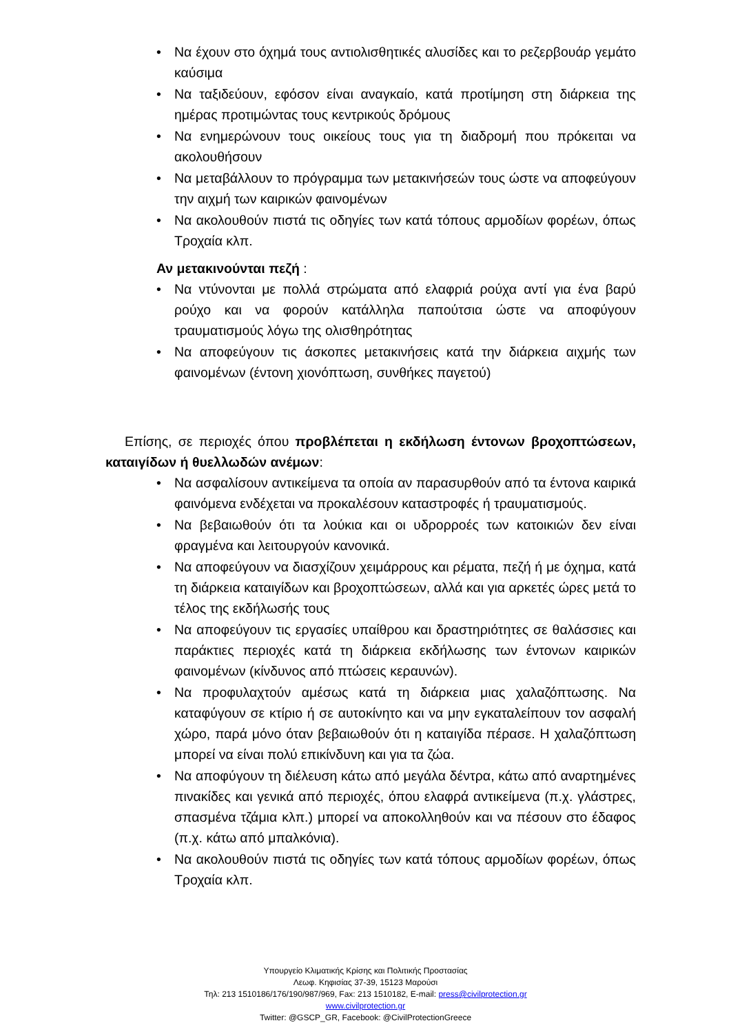• Να έχουν στο όχημά τους αντιολισθητικές αλυσίδες και το ρεζερβουάρ γεμάτο καύσιμα
• Να ταξιδεύουν, εφόσον είναι αναγκαίο, κατά προτίμηση στη διάρκεια της ημέρας προτιμώντας τους κεντρικούς δρόμους
• Να ενημερώνουν τους οικείους τους για τη διαδρομή που πρόκειται να ακολουθήσουν
• Να μεταβάλλουν το πρόγραμμα των μετακινήσεών τους ώστε να αποφεύγουν την αιχμή των καιρικών φαινομένων
• Να ακολουθούν πιστά τις οδηγίες των κατά τόπους αρμοδίων φορέων, όπως Τροχαία κλπ.
Αν μετακινούνται πεζή :
• Να ντύνονται με πολλά στρώματα από ελαφριά ρούχα αντί για ένα βαρύ ρούχο και να φορούν κατάλληλα παπούτσια ώστε να αποφύγουν τραυματισμούς λόγω της ολισθηρότητας
• Να αποφεύγουν τις άσκοπες μετακινήσεις κατά την διάρκεια αιχμής των φαινομένων (έντονη χιονόπτωση, συνθήκες παγετού)
Επίσης, σε περιοχές όπου προβλέπεται η εκδήλωση έντονων βροχοπτώσεων, καταιγίδων ή θυελλωδών ανέμων:
• Να ασφαλίσουν αντικείμενα τα οποία αν παρασυρθούν από τα έντονα καιρικά φαινόμενα ενδέχεται να προκαλέσουν καταστροφές ή τραυματισμούς.
• Να βεβαιωθούν ότι τα λούκια και οι υδρορροές των κατοικιών δεν είναι φραγμένα και λειτουργούν κανονικά.
• Να αποφεύγουν να διασχίζουν χειμάρρους και ρέματα, πεζή ή με όχημα, κατά τη διάρκεια καταιγίδων και βροχοπτώσεων, αλλά και για αρκετές ώρες μετά το τέλος της εκδήλωσής τους
• Να αποφεύγουν τις εργασίες υπαίθρου και δραστηριότητες σε θαλάσσιες και παράκτιες περιοχές κατά τη διάρκεια εκδήλωσης των έντονων καιρικών φαινομένων (κίνδυνος από πτώσεις κεραυνών).
• Να προφυλαχτούν αμέσως κατά τη διάρκεια μιας χαλαζόπτωσης. Να καταφύγουν σε κτίριο ή σε αυτοκίνητο και να μην εγκαταλείπουν τον ασφαλή χώρο, παρά μόνο όταν βεβαιωθούν ότι η καταιγίδα πέρασε. Η χαλαζόπτωση μπορεί να είναι πολύ επικίνδυνη και για τα ζώα.
• Να αποφύγουν τη διέλευση κάτω από μεγάλα δέντρα, κάτω από αναρτημένες πινακίδες και γενικά από περιοχές, όπου ελαφρά αντικείμενα (π.χ. γλάστρες, σπασμένα τζάμια κλπ.) μπορεί να αποκολληθούν και να πέσουν στο έδαφος (π.χ. κάτω από μπαλκόνια).
• Να ακολουθούν πιστά τις οδηγίες των κατά τόπους αρμοδίων φορέων, όπως Τροχαία κλπ.
Υπουργείο Κλιματικής Κρίσης και Πολιτικής Προστασίας
Λεωφ. Κηφισίας 37-39, 15123 Μαρούσι
Τηλ: 213 1510186/176/190/987/969, Fax: 213 1510182, E-mail: press@civilprotection.gr
www.civilprotection.gr
Twitter: @GSCP_GR, Facebook: @CivilProtectionGreece